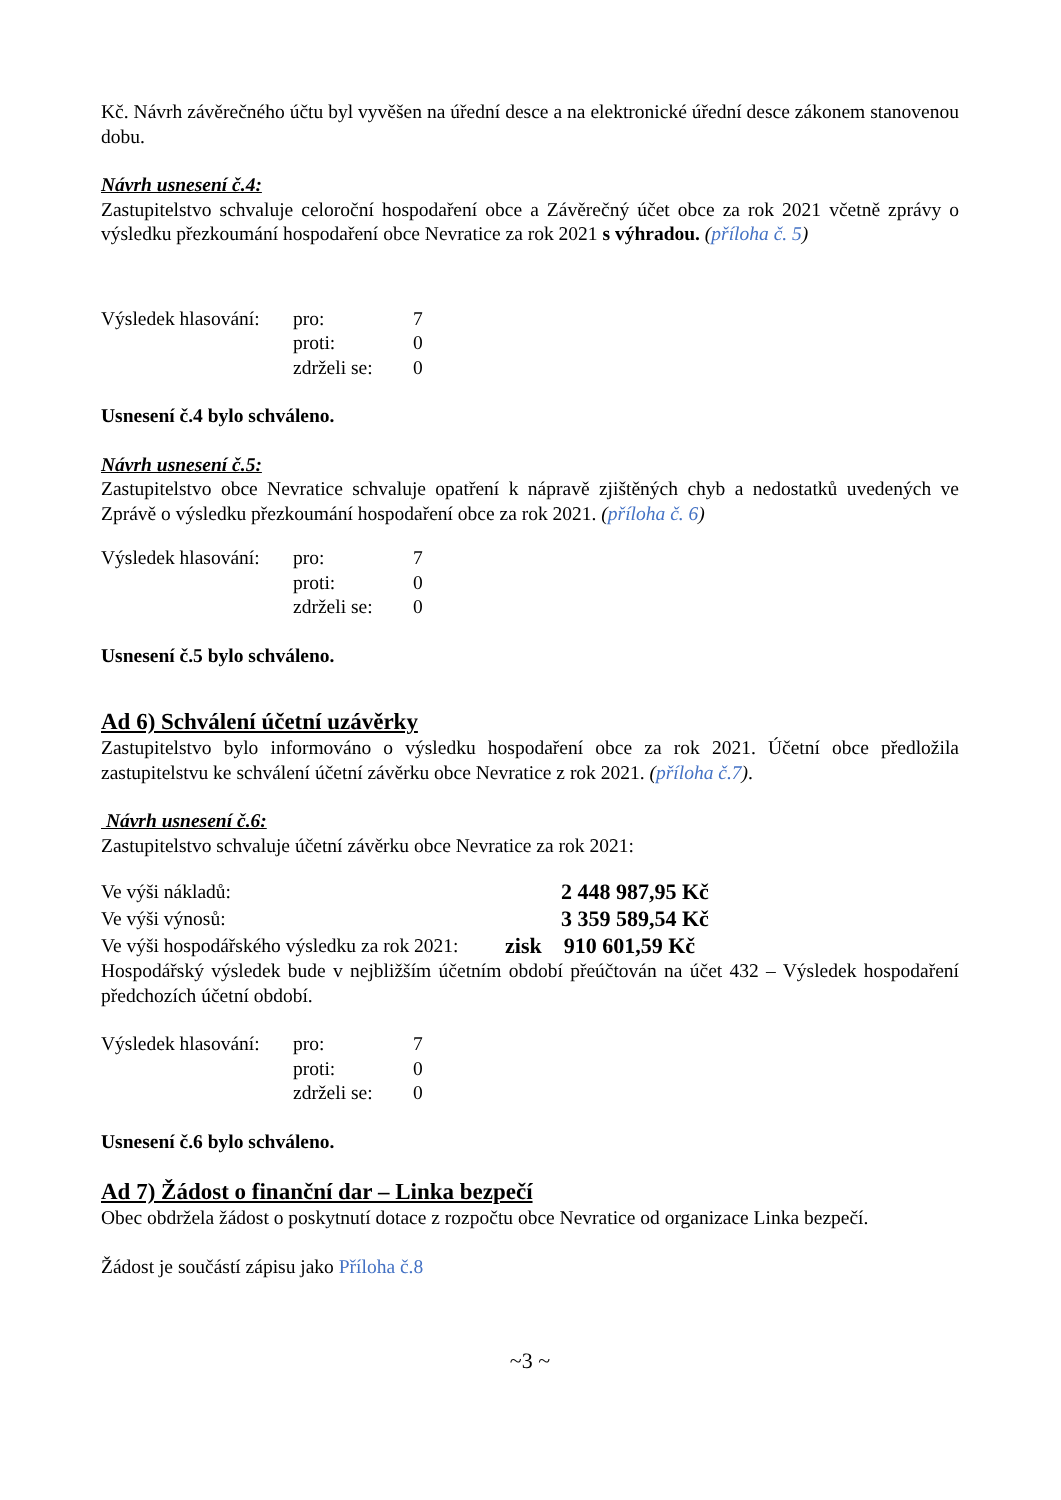Kč. Návrh závěrečného účtu byl vyvěšen na úřední desce a na elektronické úřední desce zákonem stanovenou dobu.
Návrh usnesení č.4:
Zastupitelstvo schvaluje celoroční hospodaření obce a Závěrečný účet obce za rok 2021 včetně zprávy o výsledku přezkoumání hospodaření obce Nevratice za rok 2021 s výhradou. (příloha č. 5)
| Výsledek hlasování: | pro: | 7 |
| | proti: | 0 |
| | zdrželi se: | 0 |
Usnesení č.4 bylo schváleno.
Návrh usnesení č.5:
Zastupitelstvo obce Nevratice schvaluje opatření k nápravě zjištěných chyb a nedostatků uvedených ve Zprávě o výsledku přezkoumání hospodaření obce za rok 2021. (příloha č. 6)
| Výsledek hlasování: | pro: | 7 |
| | proti: | 0 |
| | zdrželi se: | 0 |
Usnesení č.5 bylo schváleno.
Ad 6) Schválení účetní uzávěrky
Zastupitelstvo bylo informováno o výsledku hospodaření obce za rok 2021. Účetní obce předložila zastupitelstvu ke schválení účetní závěrku obce Nevratice z rok 2021. (příloha č.7).
Návrh usnesení č.6:
Zastupitelstvo schvaluje účetní závěrku obce Nevratice za rok 2021:
| Ve výši nákladů: | | 2 448 987,95 Kč |
| Ve výši výnosů: | | 3 359 589,54 Kč |
| Ve výši hospodářského výsledku za rok 2021: | | zisk 910 601,59 Kč |
Hospodářský výsledek bude v nejbližším účetním období přeúčtován na účet 432 – Výsledek hospodaření předchozích účetní období.
| Výsledek hlasování: | pro: | 7 |
| | proti: | 0 |
| | zdrželi se: | 0 |
Usnesení č.6 bylo schváleno.
Ad 7) Žádost o finanční dar – Linka bezpečí
Obec obdržela žádost o poskytnutí dotace z rozpočtu obce Nevratice od organizace Linka bezpečí.
Žádost je součástí zápisu jako Příloha č.8
~3 ~